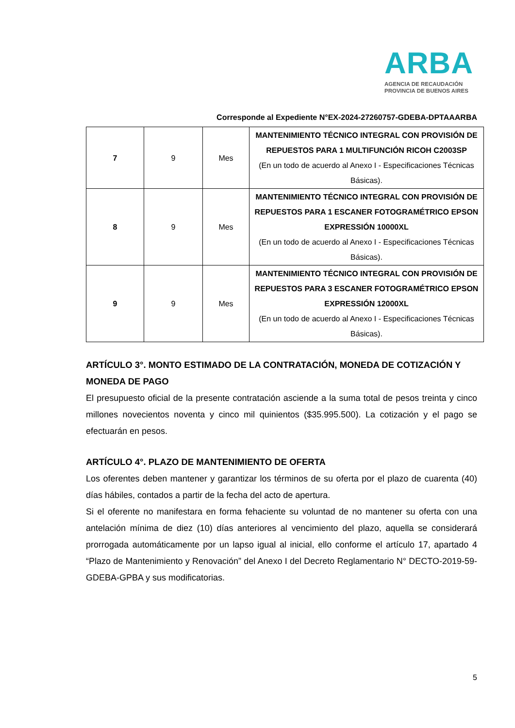ARBA
AGENCIA DE RECAUDACIÓN
PROVINCIA DE BUENOS AIRES
Corresponde al Expediente N°EX-2024-27260757-GDEBA-DPTAAARBA
| 7 | 9 | Mes | MANTENIMIENTO TÉCNICO INTEGRAL CON PROVISIÓN DE REPUESTOS PARA 1 MULTIFUNCIÓN RICOH C2003SP (En un todo de acuerdo al Anexo I - Especificaciones Técnicas Básicas). |
| 8 | 9 | Mes | MANTENIMIENTO TÉCNICO INTEGRAL CON PROVISIÓN DE REPUESTOS PARA 1 ESCANER FOTOGRAMÉTRICO EPSON EXPRESSIÓN 10000XL (En un todo de acuerdo al Anexo I - Especificaciones Técnicas Básicas). |
| 9 | 9 | Mes | MANTENIMIENTO TÉCNICO INTEGRAL CON PROVISIÓN DE REPUESTOS PARA 3 ESCANER FOTOGRAMÉTRICO EPSON EXPRESSIÓN 12000XL (En un todo de acuerdo al Anexo I - Especificaciones Técnicas Básicas). |
ARTÍCULO 3°. MONTO ESTIMADO DE LA CONTRATACIÓN, MONEDA DE COTIZACIÓN Y MONEDA DE PAGO
El presupuesto oficial de la presente contratación asciende a la suma total de pesos treinta y cinco millones novecientos noventa y cinco mil quinientos ($35.995.500). La cotización y el pago se efectuarán en pesos.
ARTÍCULO 4°. PLAZO DE MANTENIMIENTO DE OFERTA
Los oferentes deben mantener y garantizar los términos de su oferta por el plazo de cuarenta (40) días hábiles, contados a partir de la fecha del acto de apertura.
Si el oferente no manifestara en forma fehaciente su voluntad de no mantener su oferta con una antelación mínima de diez (10) días anteriores al vencimiento del plazo, aquella se considerará prorrogada automáticamente por un lapso igual al inicial, ello conforme el artículo 17, apartado 4 “Plazo de Mantenimiento y Renovación” del Anexo I del Decreto Reglamentario N° DECTO-2019-59-GDEBA-GPBA y sus modificatorias.
5